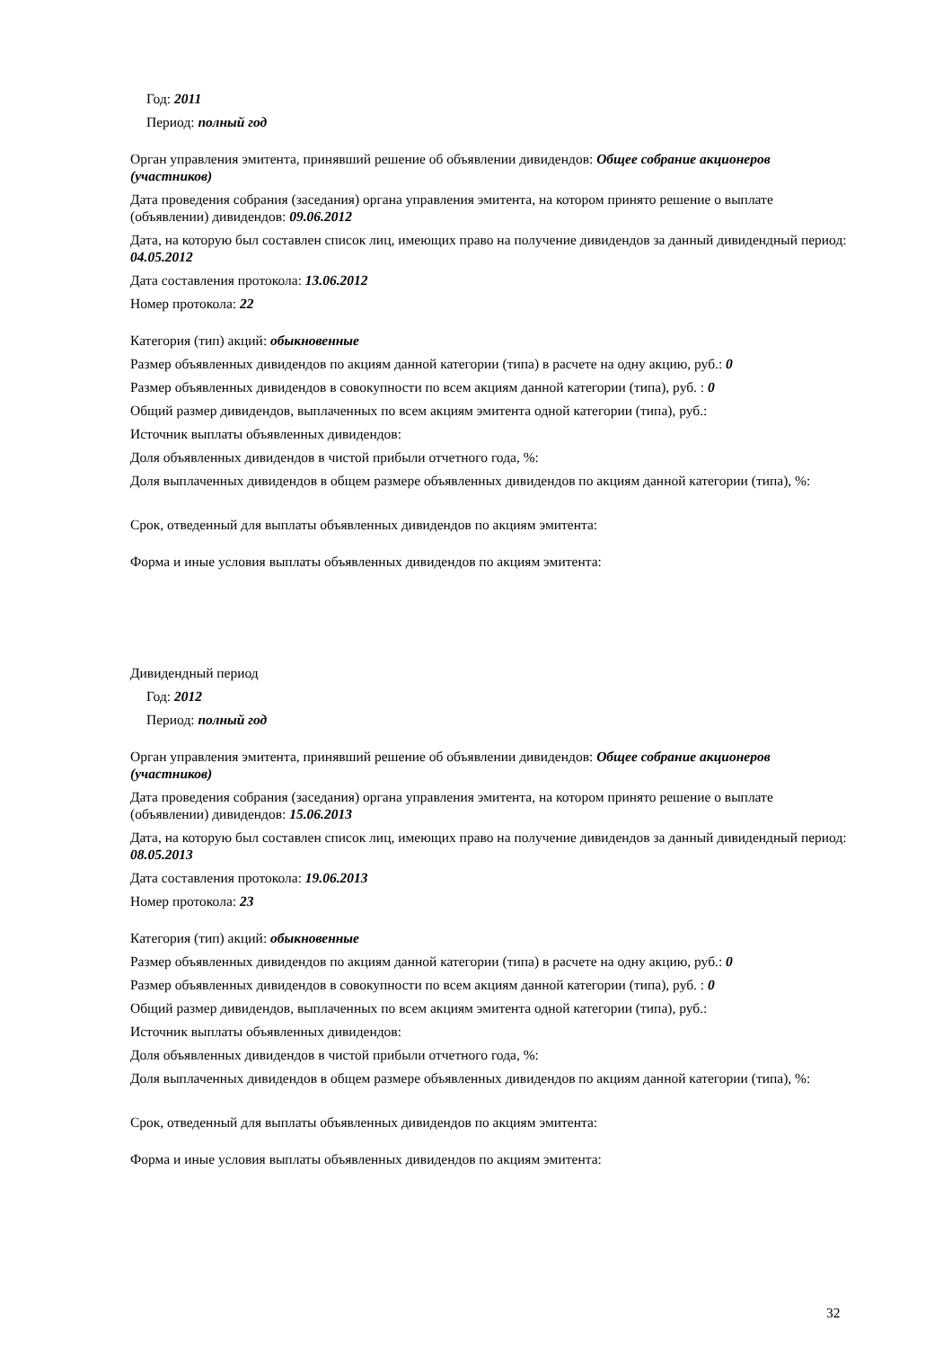Год: 2011
Период: полный год
Орган управления эмитента, принявший решение об объявлении дивидендов: Общее собрание акционеров (участников)
Дата проведения собрания (заседания) органа управления эмитента, на котором принято решение о выплате (объявлении) дивидендов: 09.06.2012
Дата, на которую был составлен список лиц, имеющих право на получение дивидендов за данный дивидендный период: 04.05.2012
Дата составления протокола: 13.06.2012
Номер протокола: 22
Категория (тип) акций: обыкновенные
Размер объявленных дивидендов по акциям данной категории (типа) в расчете на одну акцию, руб.: 0
Размер объявленных дивидендов в совокупности по всем акциям данной категории (типа), руб. : 0
Общий размер дивидендов, выплаченных по всем акциям эмитента одной категории (типа), руб.:
Источник выплаты объявленных дивидендов:
Доля объявленных дивидендов в чистой прибыли отчетного года, %:
Доля выплаченных дивидендов в общем размере объявленных дивидендов по акциям данной категории (типа), %:
Срок, отведенный для выплаты объявленных дивидендов по акциям эмитента:
Форма и иные условия выплаты объявленных дивидендов по акциям эмитента:
Дивидендный период
Год: 2012
Период: полный год
Орган управления эмитента, принявший решение об объявлении дивидендов: Общее собрание акционеров (участников)
Дата проведения собрания (заседания) органа управления эмитента, на котором принято решение о выплате (объявлении) дивидендов: 15.06.2013
Дата, на которую был составлен список лиц, имеющих право на получение дивидендов за данный дивидендный период: 08.05.2013
Дата составления протокола: 19.06.2013
Номер протокола: 23
Категория (тип) акций: обыкновенные
Размер объявленных дивидендов по акциям данной категории (типа) в расчете на одну акцию, руб.: 0
Размер объявленных дивидендов в совокупности по всем акциям данной категории (типа), руб. : 0
Общий размер дивидендов, выплаченных по всем акциям эмитента одной категории (типа), руб.:
Источник выплаты объявленных дивидендов:
Доля объявленных дивидендов в чистой прибыли отчетного года, %:
Доля выплаченных дивидендов в общем размере объявленных дивидендов по акциям данной категории (типа), %:
Срок, отведенный для выплаты объявленных дивидендов по акциям эмитента:
Форма и иные условия выплаты объявленных дивидендов по акциям эмитента:
32